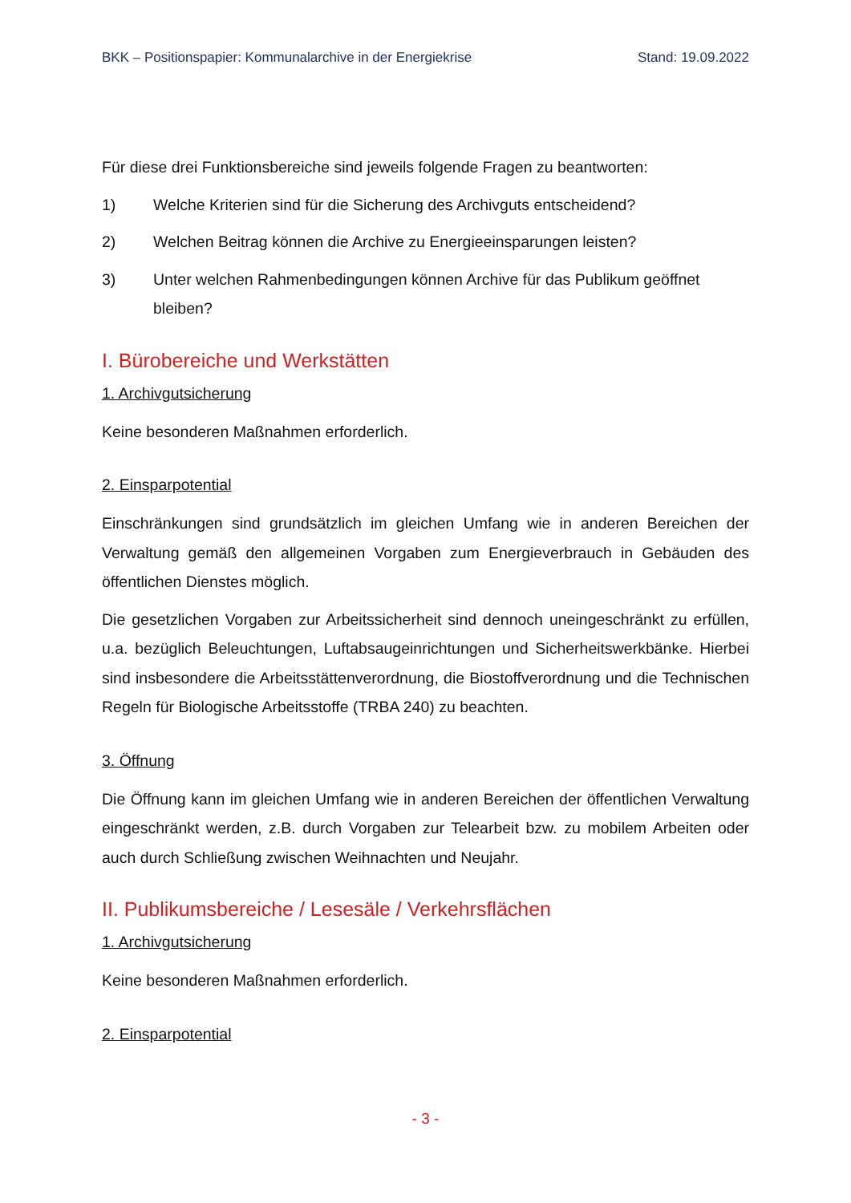BKK – Positionspapier: Kommunalarchive in der Energiekrise Stand: 19.09.2022
Für diese drei Funktionsbereiche sind jeweils folgende Fragen zu beantworten:
1) Welche Kriterien sind für die Sicherung des Archivguts entscheidend?
2) Welchen Beitrag können die Archive zu Energieeinsparungen leisten?
3) Unter welchen Rahmenbedingungen können Archive für das Publikum geöffnet bleiben?
I. Bürobereiche und Werkstätten
1. Archivgutsicherung
Keine besonderen Maßnahmen erforderlich.
2. Einsparpotential
Einschränkungen sind grundsätzlich im gleichen Umfang wie in anderen Bereichen der Verwaltung gemäß den allgemeinen Vorgaben zum Energieverbrauch in Gebäuden des öffentlichen Dienstes möglich.
Die gesetzlichen Vorgaben zur Arbeitssicherheit sind dennoch uneingeschränkt zu erfüllen, u.a. bezüglich Beleuchtungen, Luftabsaugeinrichtungen und Sicherheitswerkbänke. Hierbei sind insbesondere die Arbeitsstättenverordnung, die Biostoffverordnung und die Technischen Regeln für Biologische Arbeitsstoffe (TRBA 240) zu beachten.
3. Öffnung
Die Öffnung kann im gleichen Umfang wie in anderen Bereichen der öffentlichen Verwaltung eingeschränkt werden, z.B. durch Vorgaben zur Telearbeit bzw. zu mobilem Arbeiten oder auch durch Schließung zwischen Weihnachten und Neujahr.
II. Publikumsbereiche / Lesesäle / Verkehrsflächen
1. Archivgutsicherung
Keine besonderen Maßnahmen erforderlich.
2. Einsparpotential
- 3 -